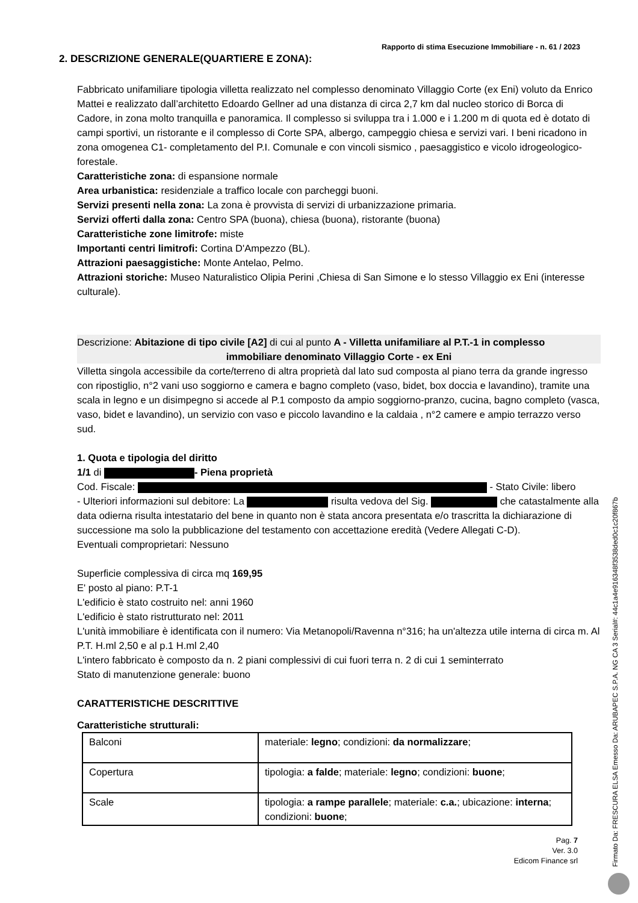Rapporto di stima Esecuzione Immobiliare - n. 61 / 2023
2. DESCRIZIONE GENERALE(QUARTIERE E ZONA):
Fabbricato unifamiliare tipologia villetta realizzato nel complesso denominato Villaggio Corte (ex Eni) voluto da Enrico Mattei e realizzato dall’architetto Edoardo Gellner ad una distanza di circa 2,7 km dal nucleo storico di Borca di Cadore, in zona molto tranquilla e panoramica. Il complesso si sviluppa tra i 1.000 e i 1.200 m di quota ed è dotato di campi sportivi, un ristorante e il complesso di Corte SPA, albergo, campeggio chiesa e servizi vari. I beni ricadono in zona omogenea C1- completamento del P.I. Comunale e con vincoli sismico , paesaggistico e vicolo idrogeologico-forestale.
Caratteristiche zona: di espansione normale
Area urbanistica: residenziale a traffico locale con parcheggi buoni.
Servizi presenti nella zona: La zona è provvista di servizi di urbanizzazione primaria.
Servizi offerti dalla zona: Centro SPA (buona), chiesa (buona), ristorante (buona)
Caratteristiche zone limitrofe: miste
Importanti centri limitrofi: Cortina D'Ampezzo (BL).
Attrazioni paesaggistiche: Monte Antelao, Pelmo.
Attrazioni storiche: Museo Naturalistico Olipia Perini ,Chiesa di San Simone e lo stesso Villaggio ex Eni (interesse culturale).
Descrizione: Abitazione di tipo civile [A2] di cui al punto A - Villetta unifamiliare al P.T.-1 in complesso
immobiliare denominato Villaggio Corte - ex Eni
Villetta singola accessibile da corte/terreno di altra proprietà dal lato sud composta al piano terra da grande ingresso con ripostiglio, n°2 vani uso soggiorno e camera e bagno completo (vaso, bidet, box doccia e lavandino), tramite una scala in legno e un disimpegno si accede al P.1 composto da ampio soggiorno-pranzo, cucina, bagno completo (vasca, vaso, bidet e lavandino), un servizio con vaso e piccolo lavandino e la caldaia , n°2 camere e ampio terrazzo verso sud.
1. Quota e tipologia del diritto
1/1 di - Piena proprietà
Cod. Fiscale: - Stato Civile: libero
- Ulteriori informazioni sul debitore: La risulta vedova del Sig. che catastalmente alla data odierna risulta intestatario del bene in quanto non è stata ancora presentata e/o trascritta la dichiarazione di successione ma solo la pubblicazione del testamento con accettazione eredità (Vedere Allegati C-D).
Eventuali comproprietari: Nessuno
Superficie complessiva di circa mq 169,95
E' posto al piano: P.T-1
L'edificio è stato costruito nel: anni 1960
L'edificio è stato ristrutturato nel: 2011
L'unità immobiliare è identificata con il numero: Via Metanopoli/Ravenna n°316; ha un'altezza utile interna di circa m. Al P.T. H.ml 2,50 e al p.1 H.ml 2,40
L'intero fabbricato è composto da n. 2 piani complessivi di cui fuori terra n. 2 di cui 1 seminterrato
Stato di manutenzione generale: buono
CARATTERISTICHE DESCRITTIVE
Caratteristiche strutturali:
| Balconi | materiale: legno ; condizioni: da normalizzare ; |
| Copertura | tipologia: a falde ; materiale: legno ; condizioni: buone ; |
| Scale | tipologia: a rampe parallele ; materiale: c.a. ; ubicazione: interna ; condizioni: buone ; |
Pag. 7
Ver. 3.0
Edicom Finance srl
Firmato Da: FRESCURA ELSA Emesso Da: ARUBAPEC S.P.A. NG CA 3 Serial#: 44c1a4e916348f3538ded0c1c20f867b